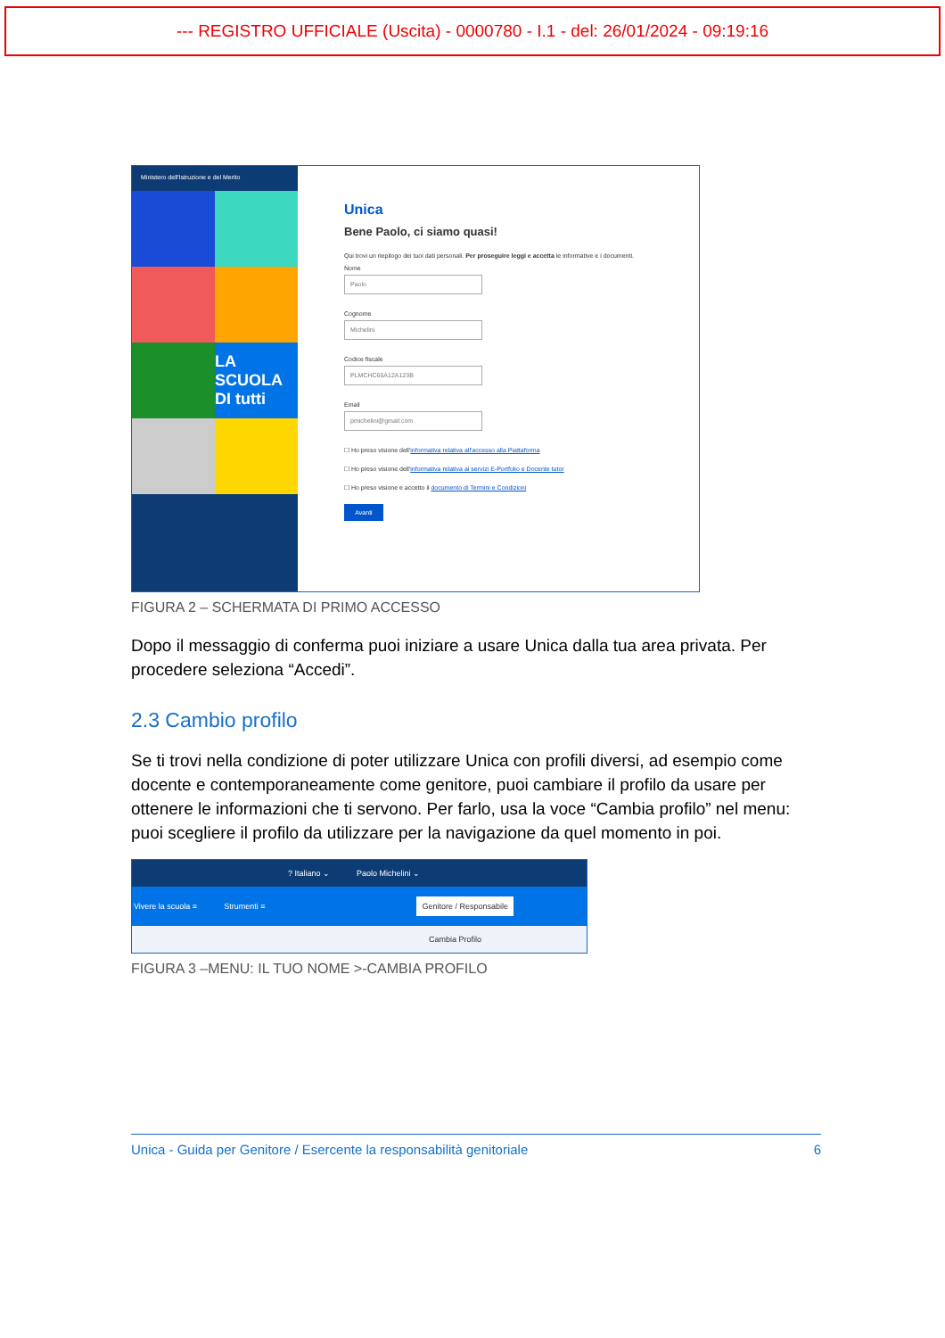--- REGISTRO UFFICIALE (Uscita) - 0000780 - I.1 - del: 26/01/2024 - 09:19:16
Ministero dell'Istruzione e del Merito
LA SCUOLA DI tutti
Unica
Bene Paolo, ci siamo quasi!
Qui trovi un riepilogo dei tuoi dati personali. Per proseguire leggi e accetta le informative e i documenti.
Nome
Paolo
Cognome
Michelini
Codice fiscale
PLMCHC65A12A123B
Email
pmichelini@gmail.com
☐ Ho preso visione dell'informativa relativa all'accesso alla Piattaforma
☐ Ho preso visione dell'informativa relativa ai servizi E-Portfolio e Docente tutor
☐ Ho preso visione e accetto il documento di Termini e Condizioni
Avanti
FIGURA 2 – SCHERMATA DI PRIMO ACCESSO
Dopo il messaggio di conferma puoi iniziare a usare Unica dalla tua area privata. Per procedere seleziona “Accedi”.
2.3 Cambio profilo
Se ti trovi nella condizione di poter utilizzare Unica con profili diversi, ad esempio come docente e contemporaneamente come genitore, puoi cambiare il profilo da usare per ottenere le informazioni che ti servono. Per farlo, usa la voce “Cambia profilo” nel menu: puoi scegliere il profilo da utilizzare per la navigazione da quel momento in poi.
? Italiano ⌄ Paolo Michelini ⌄
Vivere la scuola ≡ Strumenti ≡ Genitore / Responsabile
Cambia Profilo
FIGURA 3 –MENU: IL TUO NOME >-CAMBIA PROFILO
Unica - Guida per Genitore / Esercente la responsabilità genitoriale 6